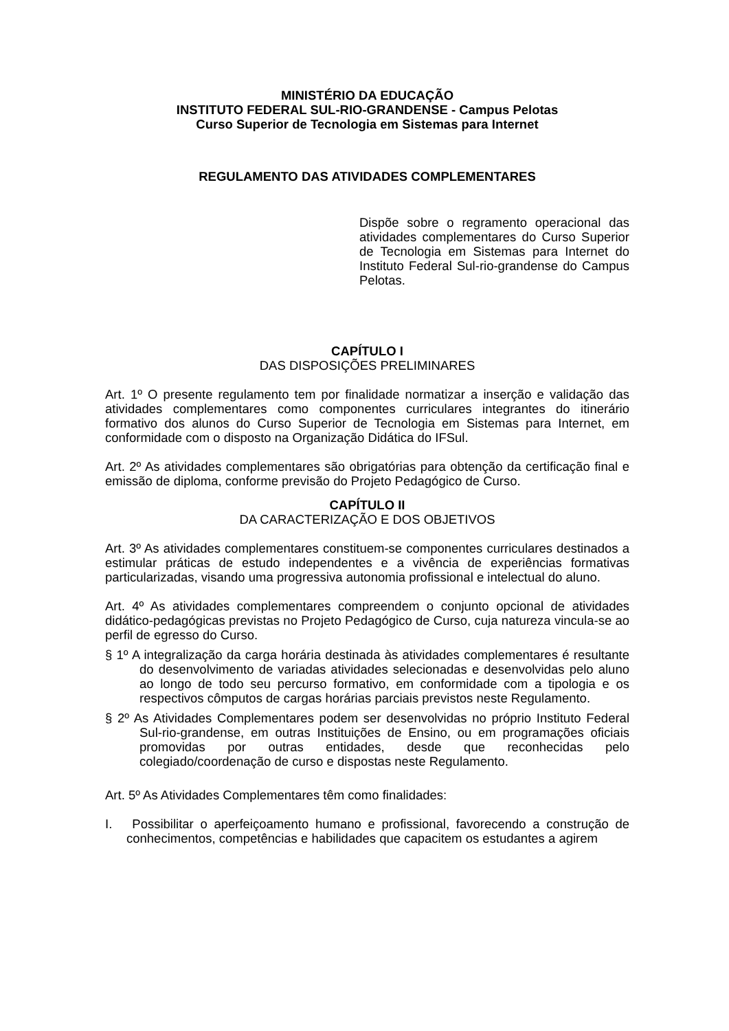MINISTÉRIO DA EDUCAÇÃO
INSTITUTO FEDERAL SUL-RIO-GRANDENSE - Campus Pelotas
Curso Superior de Tecnologia em Sistemas para Internet
REGULAMENTO DAS ATIVIDADES COMPLEMENTARES
Dispõe sobre o regramento operacional das atividades complementares do Curso Superior de Tecnologia em Sistemas para Internet do Instituto Federal Sul-rio-grandense do Campus Pelotas.
CAPÍTULO I
DAS DISPOSIÇÕES PRELIMINARES
Art. 1º O presente regulamento tem por finalidade normatizar a inserção e validação das atividades complementares como componentes curriculares integrantes do itinerário formativo dos alunos do Curso Superior de Tecnologia em Sistemas para Internet, em conformidade com o disposto na Organização Didática do IFSul.
Art. 2º As atividades complementares são obrigatórias para obtenção da certificação final e emissão de diploma, conforme previsão do Projeto Pedagógico de Curso.
CAPÍTULO II
DA CARACTERIZAÇÃO E DOS OBJETIVOS
Art. 3º As atividades complementares constituem-se componentes curriculares destinados a estimular práticas de estudo independentes e a vivência de experiências formativas particularizadas, visando uma progressiva autonomia profissional e intelectual do aluno.
Art. 4º As atividades complementares compreendem o conjunto opcional de atividades didático-pedagógicas previstas no Projeto Pedagógico de Curso, cuja natureza vincula-se ao perfil de egresso do Curso.
§ 1º A integralização da carga horária destinada às atividades complementares é resultante do desenvolvimento de variadas atividades selecionadas e desenvolvidas pelo aluno ao longo de todo seu percurso formativo, em conformidade com a tipologia e os respectivos cômputos de cargas horárias parciais previstos neste Regulamento.
§ 2º As Atividades Complementares podem ser desenvolvidas no próprio Instituto Federal Sul-rio-grandense, em outras Instituições de Ensino, ou em programações oficiais promovidas por outras entidades, desde que reconhecidas pelo colegiado/coordenação de curso e dispostas neste Regulamento.
Art. 5º As Atividades Complementares têm como finalidades:
I. Possibilitar o aperfeiçoamento humano e profissional, favorecendo a construção de conhecimentos, competências e habilidades que capacitem os estudantes a agirem